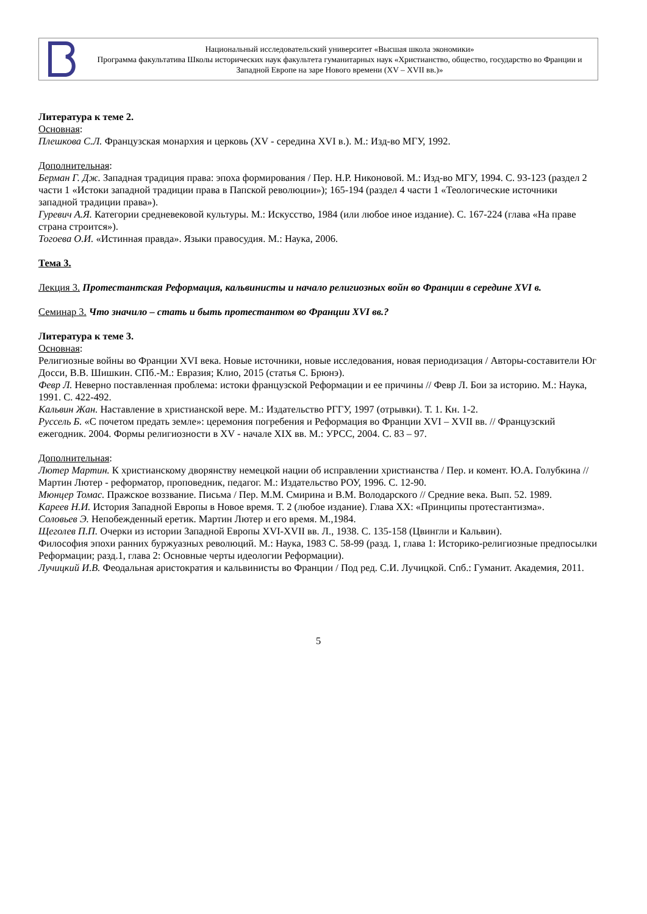Национальный исследовательский университет «Высшая школа экономики»
Программа факультатива Школы исторических наук факультета гуманитарных наук «Христианство, общество, государство во Франции и Западной Европе на заре Нового времени (XV – XVII вв.)»
Литература к теме 2.
Основная:
Плешкова С.Л. Французская монархия и церковь (XV - середина XVI в.). М.: Изд-во МГУ, 1992.
Дополнительная:
Берман Г. Дж. Западная традиция права: эпоха формирования / Пер. Н.Р. Никоновой. М.: Изд-во МГУ, 1994. С. 93-123 (раздел 2 части 1 «Истоки западной традиции права в Папской революции»); 165-194 (раздел 4 части 1 «Теологические источники западной традиции права»).
Гуревич А.Я. Категории средневековой культуры. М.: Искусство, 1984 (или любое иное издание). С. 167-224 (глава «На праве страна строится»).
Тогоева О.И. «Истинная правда». Языки правосудия. М.: Наука, 2006.
Тема 3.
Лекция 3. Протестантская Реформация, кальвинисты и начало религиозных войн во Франции в середине XVI в.
Семинар 3. Что значило – стать и быть протестантом во Франции XVI вв.?
Литература к теме 3.
Основная:
Религиозные войны во Франции XVI века. Новые источники, новые исследования, новая периодизация / Авторы-составители Юг Досси, В.В. Шишкин. СПб.-М.: Евразия; Клио, 2015 (статья С. Брюнэ).
Февр Л. Неверно поставленная проблема: истоки французской Реформации и ее причины // Февр Л. Бои за историю. М.: Наука, 1991. С. 422-492.
Кальвин Жан. Наставление в христианской вере. М.: Издательство РГГУ, 1997 (отрывки). Т. 1. Кн. 1-2.
Руссель Б. «С почетом предать земле»: церемония погребения и Реформация во Франции XVI – XVII вв. // Французский ежегодник. 2004. Формы религиозности в XV - начале XIX вв. М.: УРСС, 2004. С. 83 – 97.
Дополнительная:
Лютер Мартин. К христианскому дворянству немецкой нации об исправлении христианства / Пер. и комент. Ю.А. Голубкина // Мартин Лютер - реформатор, проповедник, педагог. М.: Издательство РОУ, 1996. С. 12-90.
Мюнцер Томас. Пражское воззвание. Письма / Пер. М.М. Смирина и В.М. Володарского // Средние века. Вып. 52. 1989.
Кареев Н.И. История Западной Европы в Новое время. Т. 2 (любое издание). Глава XX: «Принципы протестантизма».
Соловьев Э. Непобежденный еретик. Мартин Лютер и его время. М.,1984.
Щеголев П.П. Очерки из истории Западной Европы XVI-XVII вв. Л., 1938. С. 135-158 (Цвингли и Кальвин).
Философия эпохи ранних буржуазных революций. М.: Наука, 1983 С. 58-99 (разд. 1, глава 1: Историко-религиозные предпосылки Реформации; разд.1, глава 2: Основные черты идеологии Реформации).
Лучицкий И.В. Феодальная аристократия и кальвинисты во Франции / Под ред. С.И. Лучицкой. Спб.: Гуманит. Академия, 2011.
5